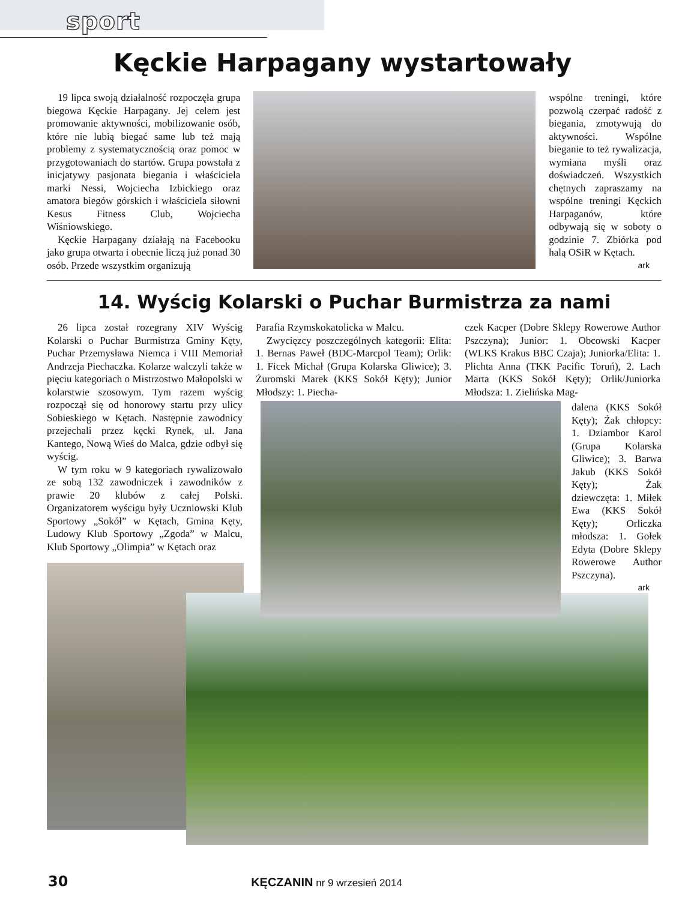sport
Kęckie Harpagany wystartowały
19 lipca swoją działalność rozpoczęła grupa biegowa Kęckie Harpagany. Jej celem jest promowanie aktywności, mobilizowanie osób, które nie lubią biegać same lub też mają problemy z systematycznością oraz pomoc w przygotowaniach do startów. Grupa powstała z inicjatywy pasjonata biegania i właściciela marki Nessi, Wojciecha Izbickiego oraz amatora biegów górskich i właściciela siłowni Kesus Fitness Club, Wojciecha Wiśniowskiego.
Kęckie Harpagany działają na Facebooku jako grupa otwarta i obecnie liczą już ponad 30 osób. Przede wszystkim organizują
wspólne treningi, które pozwolą czerpać radość z biegania, zmotywują do aktywności. Wspólne bieganie to też rywalizacja, wymiana myśli oraz doświadczeń. Wszystkich chętnych zapraszamy na wspólne treningi Kęckich Harpaganów, które odbywają się w soboty o godzinie 7. Zbiórka pod halą OSiR w Kętach.
ark
14. Wyścig Kolarski o Puchar Burmistrza za nami
26 lipca został rozegrany XIV Wyścig Kolarski o Puchar Burmistrza Gminy Kęty, Puchar Przemysława Niemca i VIII Memoriał Andrzeja Piechaczka. Kolarze walczyli także w pięciu kategoriach o Mistrzostwo Małopolski w kolarstwie szosowym. Tym razem wyścig rozpoczął się od honorowy startu przy ulicy Sobieskiego w Kętach. Następnie zawodnicy przejechali przez kęcki Rynek, ul. Jana Kantego, Nową Wieś do Malca, gdzie odbył się wyścig.
W tym roku w 9 kategoriach rywalizowało ze sobą 132 zawodniczek i zawodników z prawie 20 klubów z całej Polski. Organizatorem wyścigu były Uczniowski Klub Sportowy „Sokół” w Kętach, Gmina Kęty, Ludowy Klub Sportowy „Zgoda” w Malcu, Klub Sportowy „Olimpia” w Kętach oraz
Parafia Rzymskokatolicka w Malcu.
Zwycięzcy poszczególnych kategorii: Elita: 1. Bernas Paweł (BDC-Marcpol Team); Orlik: 1. Ficek Michał (Grupa Kolarska Gliwice); 3. Żuromski Marek (KKS Sokół Kęty); Junior Młodszy: 1. Piecha-
czek Kacper (Dobre Sklepy Rowerowe Author Pszczyna); Junior: 1. Obcowski Kacper (WLKS Krakus BBC Czaja); Juniorka/Elita: 1. Plichta Anna (TKK Pacific Toruń), 2. Lach Marta (KKS Sokół Kęty); Orlik/Juniorka Młodsza: 1. Zielińska Mag-
dalena (KKS Sokół Kęty); Żak chłopcy: 1. Dziambor Karol (Grupa Kolarska Gliwice); 3. Barwa Jakub (KKS Sokół Kęty); Żak dziewczęta: 1. Miłek Ewa (KKS Sokół Kęty); Orliczka młodsza: 1. Gołek Edyta (Dobre Sklepy Rowerowe Author Pszczyna).
ark
30 KĘCZANIN nr 9 wrzesień 2014